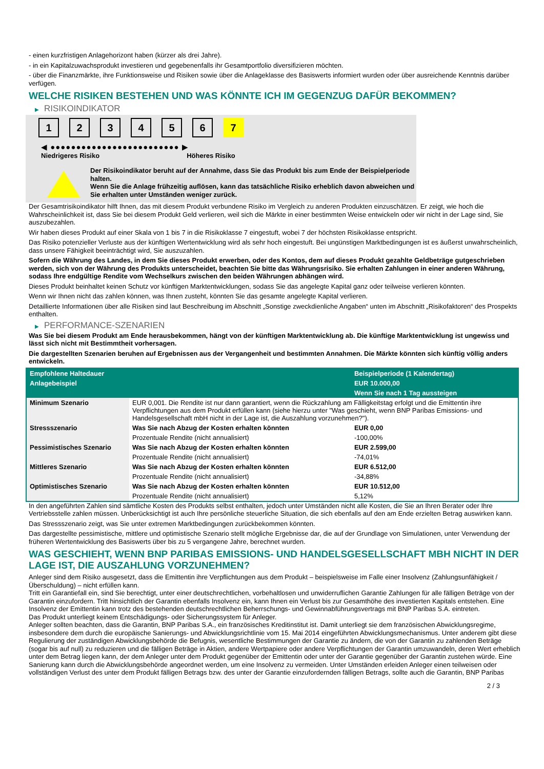- einen kurzfristigen Anlagehorizont haben (kürzer als drei Jahre).
- in ein Kapitalzuwachsprodukt investieren und gegebenenfalls ihr Gesamtportfolio diversifizieren möchten.
- über die Finanzmärkte, ihre Funktionsweise und Risiken sowie über die Anlageklasse des Basiswerts informiert wurden oder über ausreichende Kenntnis darüber verfügen.
WELCHE RISIKEN BESTEHEN UND WAS KÖNNTE ICH IM GEGENZUG DAFÜR BEKOMMEN?
▶ RISIKOINDIKATOR
1 2 3 4 5 6 7
◀ ●●●●●●●●●●●●●●●●●●●●●●●●● ▶
Niedrigeres Risiko Höheres Risiko
Der Risikoindikator beruht auf der Annahme, dass Sie das Produkt bis zum Ende der Beispielperiode halten.
Wenn Sie die Anlage frühzeitig auflösen, kann das tatsächliche Risiko erheblich davon abweichen und Sie erhalten unter Umständen weniger zurück.
Der Gesamtrisikoindikator hilft Ihnen, das mit diesem Produkt verbundene Risiko im Vergleich zu anderen Produkten einzuschätzen. Er zeigt, wie hoch die Wahrscheinlichkeit ist, dass Sie bei diesem Produkt Geld verlieren, weil sich die Märkte in einer bestimmten Weise entwickeln oder wir nicht in der Lage sind, Sie auszubezahlen.
Wir haben dieses Produkt auf einer Skala von 1 bis 7 in die Risikoklasse 7 eingestuft, wobei 7 der höchsten Risikoklasse entspricht.
Das Risiko potenzieller Verluste aus der künftigen Wertentwicklung wird als sehr hoch eingestuft. Bei ungünstigen Marktbedingungen ist es äußerst unwahrscheinlich, dass unsere Fähigkeit beeinträchtigt wird, Sie auszuzahlen.
Sofern die Währung des Landes, in dem Sie dieses Produkt erwerben, oder des Kontos, dem auf dieses Produkt gezahlte Geldbeträge gutgeschrieben werden, sich von der Währung des Produkts unterscheidet, beachten Sie bitte das Währungsrisiko. Sie erhalten Zahlungen in einer anderen Währung, sodass Ihre endgültige Rendite vom Wechselkurs zwischen den beiden Währungen abhängen wird.
Dieses Produkt beinhaltet keinen Schutz vor künftigen Marktentwicklungen, sodass Sie das angelegte Kapital ganz oder teilweise verlieren könnten.
Wenn wir Ihnen nicht das zahlen können, was Ihnen zusteht, könnten Sie das gesamte angelegte Kapital verlieren.
Detaillierte Informationen über alle Risiken sind laut Beschreibung im Abschnitt „Sonstige zweckdienliche Angaben“ unten im Abschnitt „Risikofaktoren“ des Prospekts enthalten.
▶ PERFORMANCE-SZENARIEN
Was Sie bei diesem Produkt am Ende herausbekommen, hängt von der künftigen Marktentwicklung ab. Die künftige Marktentwicklung ist ungewiss und lässt sich nicht mit Bestimmtheit vorhersagen.
Die dargestellten Szenarien beruhen auf Ergebnissen aus der Vergangenheit und bestimmten Annahmen. Die Märkte könnten sich künftig völlig anders entwickeln.
| Empfohlene Haltedauer | | Beispielperiode (1 Kalendertag) |
| Anlagebeispiel | | EUR 10.000,00 |
| | | Wenn Sie nach 1 Tag aussteigen |
| Minimum Szenario | EUR 0,001. Die Rendite ist nur dann garantiert, wenn die Rückzahlung am Fälligkeitstag erfolgt und die Emittentin ihre Verpflichtungen aus dem Produkt erfüllen kann (siehe hierzu unter "Was geschieht, wenn BNP Paribas Emissions- und Handelsgesellschaft mbH nicht in der Lage ist, die Auszahlung vorzunehmen?"). | |
| Stressszenario | Was Sie nach Abzug der Kosten erhalten könnten | EUR 0,00 |
| | Prozentuale Rendite (nicht annualisiert) | -100,00% |
| Pessimistisches Szenario | Was Sie nach Abzug der Kosten erhalten könnten | EUR 2.599,00 |
| | Prozentuale Rendite (nicht annualisiert) | -74,01% |
| Mittleres Szenario | Was Sie nach Abzug der Kosten erhalten könnten | EUR 6.512,00 |
| | Prozentuale Rendite (nicht annualisiert) | -34,88% |
| Optimistisches Szenario | Was Sie nach Abzug der Kosten erhalten könnten | EUR 10.512,00 |
| | Prozentuale Rendite (nicht annualisiert) | 5,12% |
In den angeführten Zahlen sind sämtliche Kosten des Produkts selbst enthalten, jedoch unter Umständen nicht alle Kosten, die Sie an Ihren Berater oder Ihre Vertriebsstelle zahlen müssen. Unberücksichtigt ist auch Ihre persönliche steuerliche Situation, die sich ebenfalls auf den am Ende erzielten Betrag auswirken kann.
Das Stressszenario zeigt, was Sie unter extremen Marktbedingungen zurückbekommen könnten.
Das dargestellte pessimistische, mittlere und optimistische Szenario stellt mögliche Ergebnisse dar, die auf der Grundlage von Simulationen, unter Verwendung der früheren Wertentwicklung des Basiswerts über bis zu 5 vergangene Jahre, berechnet wurden.
WAS GESCHIEHT, WENN BNP PARIBAS EMISSIONS- UND HANDELSGESELLSCHAFT MBH NICHT IN DER LAGE IST, DIE AUSZAHLUNG VORZUNEHMEN?
Anleger sind dem Risiko ausgesetzt, dass die Emittentin ihre Verpflichtungen aus dem Produkt – beispielsweise im Falle einer Insolvenz (Zahlungsunfähigkeit / Überschuldung) – nicht erfüllen kann.
Tritt ein Garantiefall ein, sind Sie berechtigt, unter einer deutschrechtlichen, vorbehaltlosen und unwiderruflichen Garantie Zahlungen für alle fälligen Beträge von der Garantin einzufordern. Tritt hinsichtlich der Garantin ebenfalls Insolvenz ein, kann Ihnen ein Verlust bis zur Gesamthöhe des investierten Kapitals entstehen. Eine Insolvenz der Emittentin kann trotz des bestehenden deutschrechtlichen Beherrschungs- und Gewinnabführungsvertrags mit BNP Paribas S.A. eintreten.
Das Produkt unterliegt keinem Entschädigungs- oder Sicherungssystem für Anleger.
Anleger sollten beachten, dass die Garantin, BNP Paribas S.A., ein französisches Kreditinstitut ist. Damit unterliegt sie dem französischen Abwicklungsregime, insbesondere dem durch die europäische Sanierungs- und Abwicklungsrichtlinie vom 15. Mai 2014 eingeführten Abwicklungsmechanismus. Unter anderem gibt diese Regulierung der zuständigen Abwicklungsbehörde die Befugnis, wesentliche Bestimmungen der Garantie zu ändern, die von der Garantin zu zahlenden Beträge (sogar bis auf null) zu reduzieren und die fälligen Beträge in Aktien, andere Wertpapiere oder andere Verpflichtungen der Garantin umzuwandeln, deren Wert erheblich unter dem Betrag liegen kann, der dem Anleger unter dem Produkt gegenüber der Emittentin oder unter der Garantie gegenüber der Garantin zustehen würde. Eine Sanierung kann durch die Abwicklungsbehörde angeordnet werden, um eine Insolvenz zu vermeiden. Unter Umständen erleiden Anleger einen teilweisen oder vollständigen Verlust des unter dem Produkt fälligen Betrags bzw. des unter der Garantie einzufordernden fälligen Betrags, sollte auch die Garantin, BNP Paribas
2 / 3